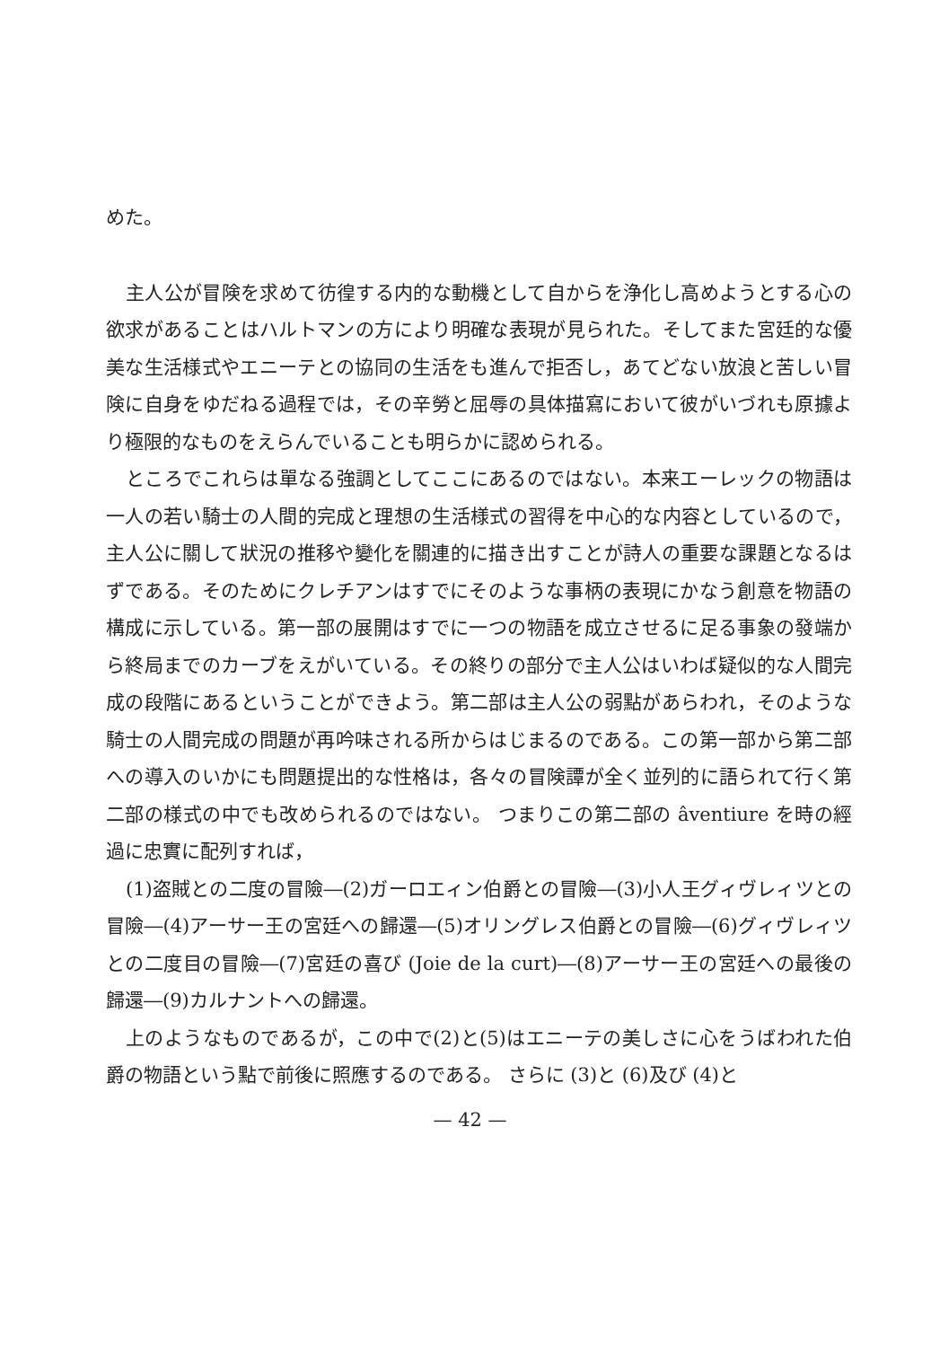めた。
主人公が冒険を求めて彷徨する内的な動機として自からを浄化し高めようとする心の欲求があることはハルトマンの方により明確な表現が見られた。そしてまた宮廷的な優美な生活様式やエニーテとの協同の生活をも進んで拒否し，あてどない放浪と苦しい冒険に自身をゆだねる過程では，その辛勞と屈辱の具体描寫において彼がいづれも原據より極限的なものをえらんでいることも明らかに認められる。
ところでこれらは單なる強調としてここにあるのではない。本来エーレックの物語は一人の若い騎士の人間的完成と理想の生活様式の習得を中心的な内容としているので，主人公に關して狀況の推移や變化を關連的に描き出すことが詩人の重要な課題となるはずである。そのためにクレチアンはすでにそのような事柄の表現にかなう創意を物語の構成に示している。第一部の展開はすでに一つの物語を成立させるに足る事象の發端から終局までのカーブをえがいている。その終りの部分で主人公はいわば疑似的な人間完成の段階にあるということができよう。第二部は主人公の弱點があらわれ，そのような騎士の人間完成の問題が再吟味される所からはじまるのである。この第一部から第二部への導入のいかにも問題提出的な性格は，各々の冒険譚が全く並列的に語られて行く第二部の様式の中でも改められるのではない。 つまりこの第二部の âventiure を時の經過に忠實に配列すれば，
(1)盗賊との二度の冒險―(2)ガーロエィン伯爵との冒險―(3)小人王グィヴレィツとの冒險―(4)アーサー王の宮廷への歸還―(5)オリングレス伯爵との冒險―(6)グィヴレィツとの二度目の冒險―(7)宮廷の喜び (Joie de la curt)―(8)アーサー王の宮廷への最後の歸還―(9)カルナントへの歸還。
上のようなものであるが，この中で(2)と(5)はエニーテの美しさに心をうばわれた伯爵の物語という點で前後に照應するのである。 さらに (3)と (6)及び (4)と
— 42 —